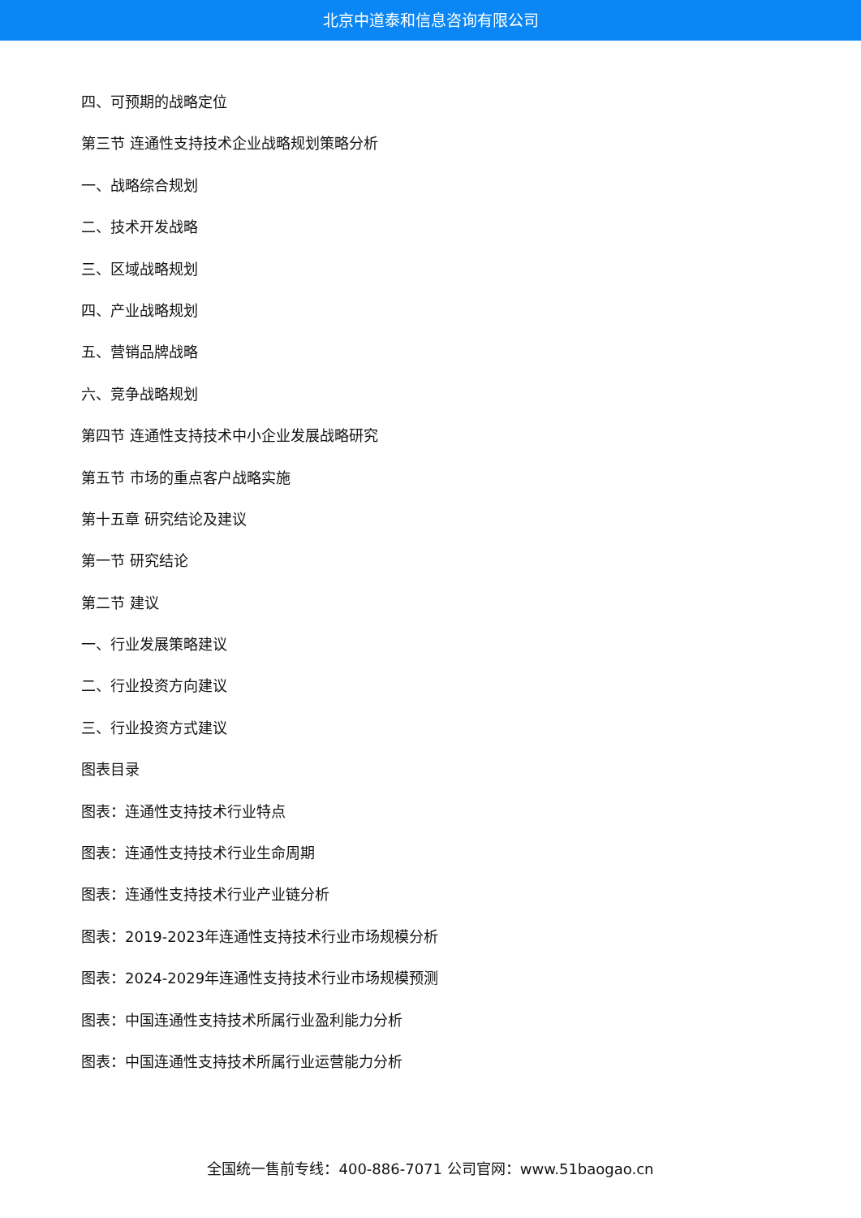北京中道泰和信息咨询有限公司
四、可预期的战略定位
第三节 连通性支持技术企业战略规划策略分析
一、战略综合规划
二、技术开发战略
三、区域战略规划
四、产业战略规划
五、营销品牌战略
六、竞争战略规划
第四节 连通性支持技术中小企业发展战略研究
第五节 市场的重点客户战略实施
第十五章 研究结论及建议
第一节 研究结论
第二节 建议
一、行业发展策略建议
二、行业投资方向建议
三、行业投资方式建议
图表目录
图表：连通性支持技术行业特点
图表：连通性支持技术行业生命周期
图表：连通性支持技术行业产业链分析
图表：2019-2023年连通性支持技术行业市场规模分析
图表：2024-2029年连通性支持技术行业市场规模预测
图表：中国连通性支持技术所属行业盈利能力分析
图表：中国连通性支持技术所属行业运营能力分析
全国统一售前专线：400-886-7071 公司官网：www.51baogao.cn